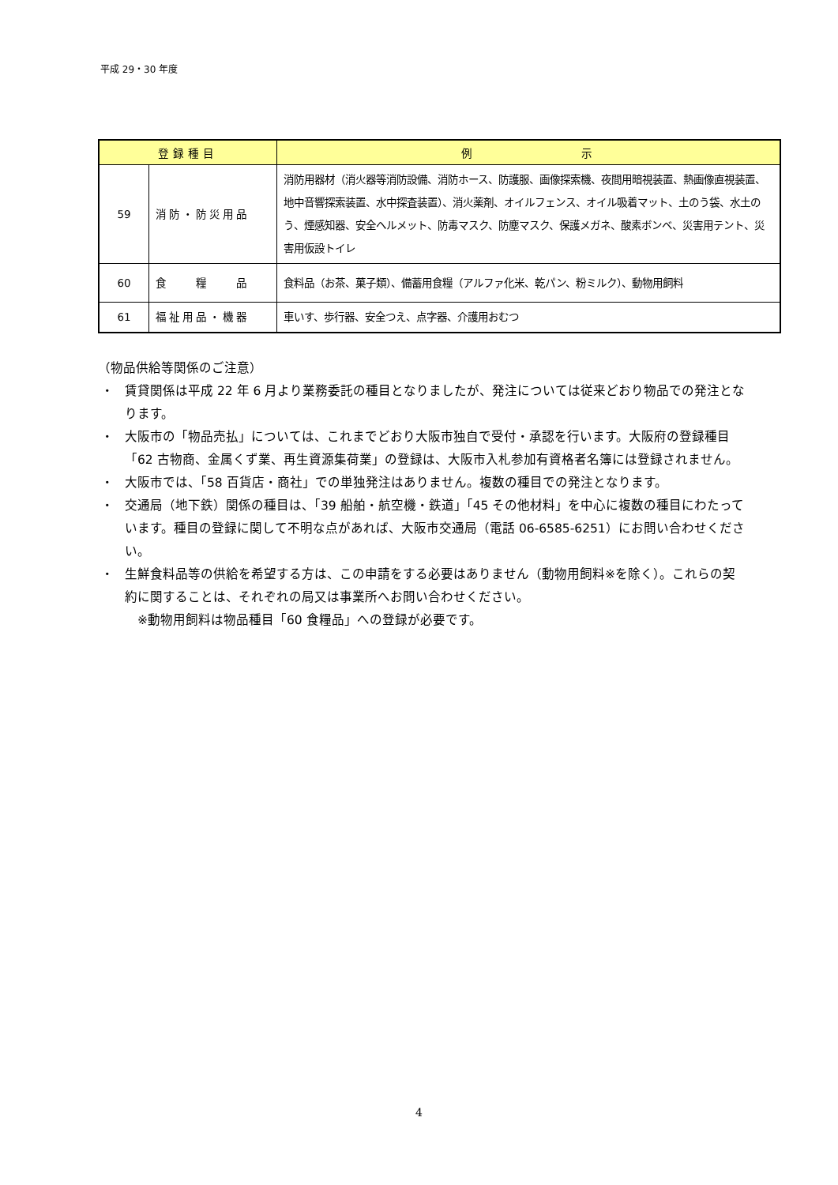平成 29・30 年度
| 登録種目 | | 例 示 |
| --- | --- | --- |
| 59 | 消防・防災用品 | 消防用器材（消火器等消防設備、消防ホース、防護服、画像探索機、夜間用暗視装置、熱画像直視装置、地中音響探索装置、水中探査装置）、消火薬剤、オイルフェンス、オイル吸着マット、土のう袋、水土のう、煙感知器、安全ヘルメット、防毒マスク、防塵マスク、保護メガネ、酸素ボンベ、災害用テント、災害用仮設トイレ |
| 60 | 食 糧 品 | 食料品（お茶、菓子類）、備蓄用食糧（アルファ化米、乾パン、粉ミルク）、動物用飼料 |
| 61 | 福祉用品・機器 | 車いす、歩行器、安全つえ、点字器、介護用おむつ |
（物品供給等関係のご注意）
・ 賃貸関係は平成 22 年 6 月より業務委託の種目となりましたが、発注については従来どおり物品での発注となります。
・ 大阪市の「物品売払」については、これまでどおり大阪市独自で受付・承認を行います。大阪府の登録種目「62 古物商、金属くず業、再生資源集荷業」の登録は、大阪市入札参加有資格者名簿には登録されません。
・ 大阪市では、「58 百貨店・商社」での単独発注はありません。複数の種目での発注となります。
・ 交通局（地下鉄）関係の種目は、「39 船舶・航空機・鉄道」「45 その他材料」を中心に複数の種目にわたっています。種目の登録に関して不明な点があれば、大阪市交通局（電話 06-6585-6251）にお問い合わせください。
・ 生鮮食料品等の供給を希望する方は、この申請をする必要はありません（動物用飼料※を除く）。これらの契約に関することは、それぞれの局又は事業所へお問い合わせください。
　※動物用飼料は物品種目「60 食糧品」への登録が必要です。
4